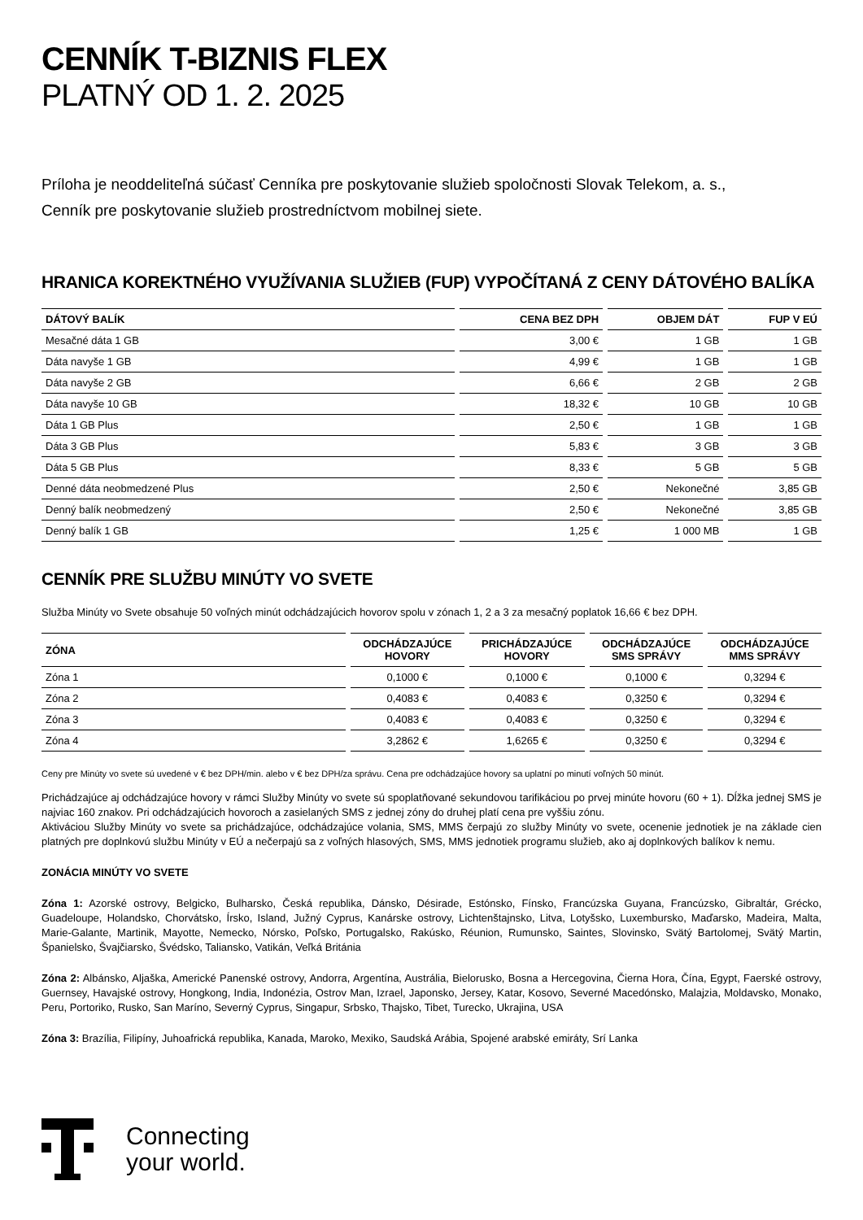CENNÍK T-BIZNIS FLEX
PLATNÝ OD 1. 2. 2025
Príloha je neoddeliteľná súčasť Cenníka pre poskytovanie služieb spoločnosti Slovak Telekom, a. s.,
Cenník pre poskytovanie služieb prostredníctvom mobilnej siete.
HRANICA KOREKTNÉHO VYUŽÍVANIA SLUŽIEB (FUP) VYPOČÍTANÁ Z CENY DÁTOVÉHO BALÍKA
| DÁTOVÝ BALÍK | CENA BEZ DPH | OBJEM DÁT | FUP V EÚ |
| --- | --- | --- | --- |
| Mesačné dáta 1 GB | 3,00 € | 1 GB | 1 GB |
| Dáta navyše 1 GB | 4,99 € | 1 GB | 1 GB |
| Dáta navyše 2 GB | 6,66 € | 2 GB | 2 GB |
| Dáta navyše 10 GB | 18,32 € | 10 GB | 10 GB |
| Dáta 1 GB Plus | 2,50 € | 1 GB | 1 GB |
| Dáta 3 GB Plus | 5,83 € | 3 GB | 3 GB |
| Dáta 5 GB Plus | 8,33 € | 5 GB | 5 GB |
| Denné dáta neobmedzené Plus | 2,50 € | Nekonečné | 3,85 GB |
| Denný balík neobmedzený | 2,50 € | Nekonečné | 3,85 GB |
| Denný balík 1 GB | 1,25 € | 1 000 MB | 1 GB |
CENNÍK PRE SLUŽBU MINÚTY VO SVETE
Služba Minúty vo Svete obsahuje 50 voľných minút odchádzajúcich hovorov spolu v zónach 1, 2 a 3 za mesačný poplatok 16,66 € bez DPH.
| ZÓNA | ODCHÁDZAJÚCE HOVORY | PRICHÁDZAJÚCE HOVORY | ODCHÁDZAJÚCE SMS SPRÁVY | ODCHÁDZAJÚCE MMS SPRÁVY |
| --- | --- | --- | --- | --- |
| Zóna 1 | 0,1000 € | 0,1000 € | 0,1000 € | 0,3294 € |
| Zóna 2 | 0,4083 € | 0,4083 € | 0,3250 € | 0,3294 € |
| Zóna 3 | 0,4083 € | 0,4083 € | 0,3250 € | 0,3294 € |
| Zóna 4 | 3,2862 € | 1,6265 € | 0,3250 € | 0,3294 € |
Ceny pre Minúty vo svete sú uvedené v € bez DPH/min. alebo v € bez DPH/za správu. Cena pre odchádzajúce hovory sa uplatní po minutí voľných 50 minút.
Prichádzajúce aj odchádzajúce hovory v rámci Služby Minúty vo svete sú spoplatňované sekundovou tarifikáciou po prvej minúte hovoru (60 + 1). Dĺžka jednej SMS je najviac 160 znakov. Pri odchádzajúcich hovoroch a zasielaných SMS z jednej zóny do druhej platí cena pre vyššiu zónu.
Aktiváciou Služby Minúty vo svete sa prichádzajúce, odchádzajúce volania, SMS, MMS čerpajú zo služby Minúty vo svete, ocenenie jednotiek je na základe cien platných pre doplnkovú službu Minúty v EÚ a nečerpajú sa z voľných hlasových, SMS, MMS jednotiek programu služieb, ako aj doplnkových balíkov k nemu.
ZONÁCIA MINÚTY VO SVETE
Zóna 1: Azorské ostrovy, Belgicko, Bulharsko, Česká republika, Dánsko, Désirade, Estónsko, Fínsko, Francúzska Guyana, Francúzsko, Gibraltár, Grécko, Guadeloupe, Holandsko, Chorvátsko, Írsko, Island, Južný Cyprus, Kanárske ostrovy, Lichtenštajnsko, Litva, Lotyšsko, Luxembursko, Maďarsko, Madeira, Malta, Marie-Galante, Martinik, Mayotte, Nemecko, Nórsko, Poľsko, Portugalsko, Rakúsko, Réunion, Rumunsko, Saintes, Slovinsko, Svätý Bartolomej, Svätý Martin, Španielsko, Švajčiarsko, Švédsko, Taliansko, Vatikán, Veľká Británia
Zóna 2: Albánsko, Aljaška, Americké Panenské ostrovy, Andorra, Argentína, Austrália, Bielorusko, Bosna a Hercegovina, Čierna Hora, Čína, Egypt, Faerské ostrovy, Guernsey, Havajské ostrovy, Hongkong, India, Indonézia, Ostrov Man, Izrael, Japonsko, Jersey, Katar, Kosovo, Severné Macedónsko, Malajzia, Moldavsko, Monako, Peru, Portoriko, Rusko, San Maríno, Severný Cyprus, Singapur, Srbsko, Thajsko, Tibet, Turecko, Ukrajina, USA
Zóna 3: Brazília, Filipíny, Juhoafrická republika, Kanada, Maroko, Mexiko, Saudská Arábia, Spojené arabské emiráty, Srí Lanka
Connecting
your world.